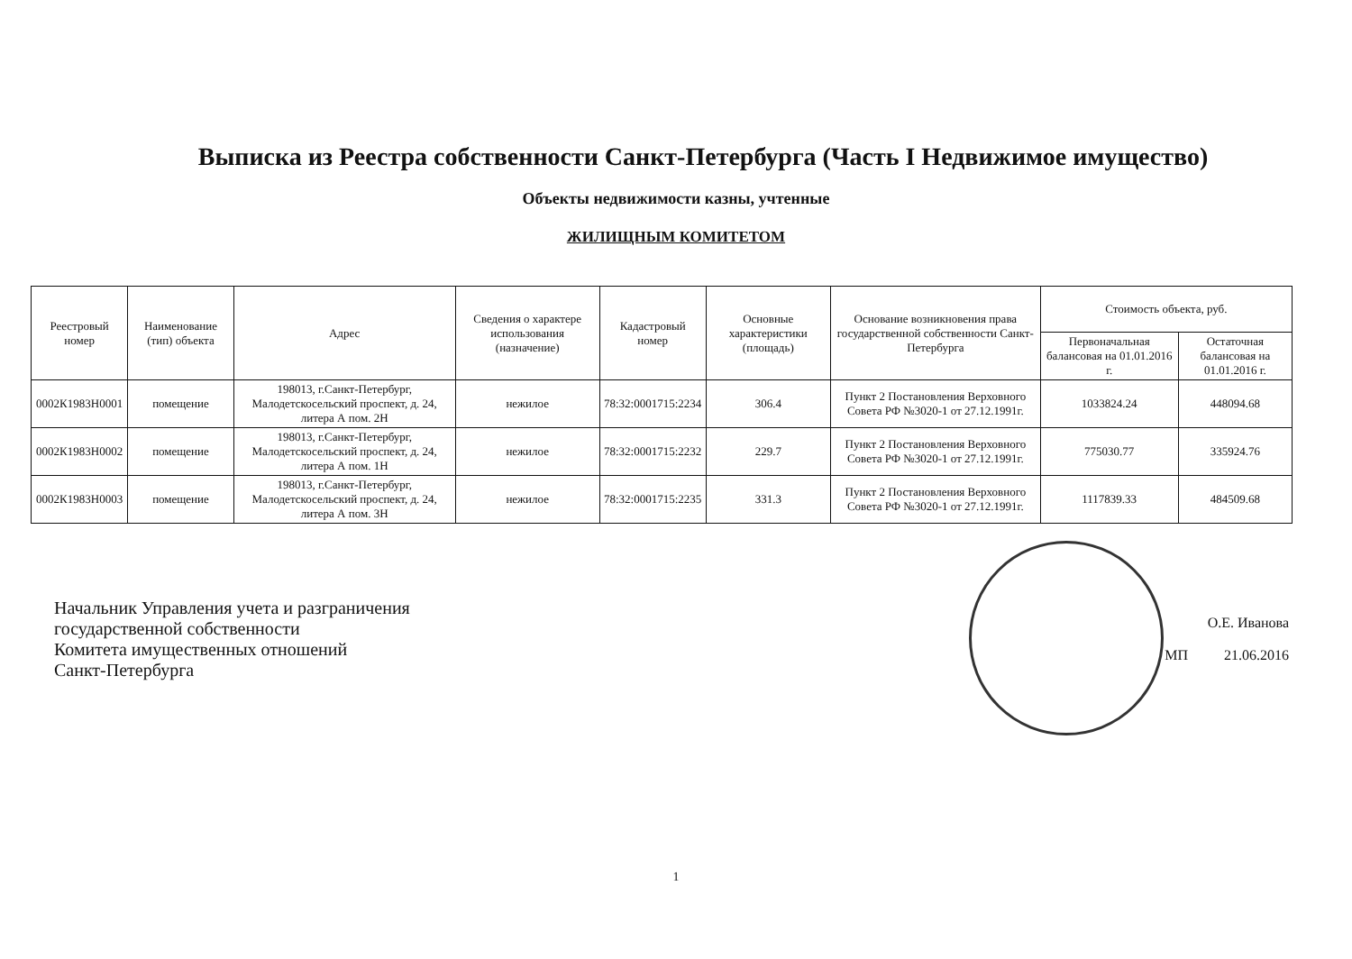Выписка из Реестра собственности Санкт-Петербурга (Часть I Недвижимое имущество)
Объекты недвижимости казны, учтенные
ЖИЛИЩНЫМ КОМИТЕТОМ
| Реестровый номер | Наименование (тип) объекта | Адрес | Сведения о характере использования (назначение) | Кадастровый номер | Основные характеристики (площадь) | Основание возникновения права государственной собственности Санкт-Петербурга | Стоимость объекта, руб. | |
| --- | --- | --- | --- | --- | --- | --- | --- | --- |
| | | | | | | | Первоначальная балансовая на 01.01.2016 г. | Остаточная балансовая на 01.01.2016 г. |
| 0002К1983Н0001 | помещение | 198013, г.Санкт-Петербург, Малодетскосельский проспект, д. 24, литера А пом. 2Н | нежилое | 78:32:0001715:2234 | 306.4 | Пункт 2 Постановления Верховного Совета РФ №3020-1 от 27.12.1991г. | 1033824.24 | 448094.68 |
| 0002К1983Н0002 | помещение | 198013, г.Санкт-Петербург, Малодетскосельский проспект, д. 24, литера А пом. 1Н | нежилое | 78:32:0001715:2232 | 229.7 | Пункт 2 Постановления Верховного Совета РФ №3020-1 от 27.12.1991г. | 775030.77 | 335924.76 |
| 0002К1983Н0003 | помещение | 198013, г.Санкт-Петербург, Малодетскосельский проспект, д. 24, литера А пом. 3Н | нежилое | 78:32:0001715:2235 | 331.3 | Пункт 2 Постановления Верховного Совета РФ №3020-1 от 27.12.1991г. | 1117839.33 | 484509.68 |
Начальник Управления учета и разграничения
государственной собственности
Комитета имущественных отношений
Санкт-Петербурга
О.Е. Иванова
МП 21.06.2016
1